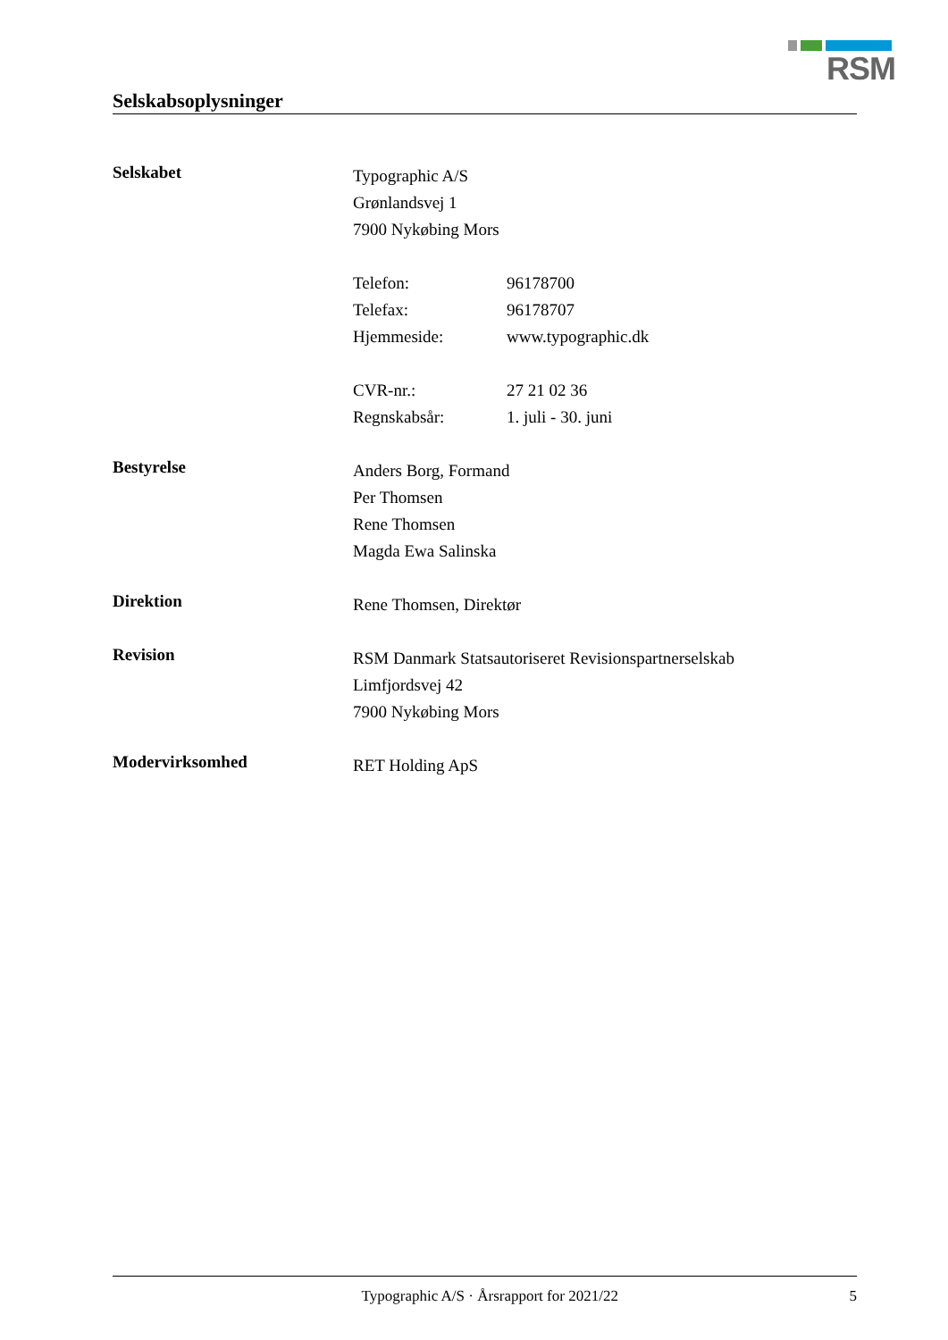RSM
Selskabsoplysninger
Selskabet
Typographic A/S
Grønlandsvej 1
7900 Nykøbing Mors
Telefon: 96178700
Telefax: 96178707
Hjemmeside: www.typographic.dk
CVR-nr.: 27 21 02 36
Regnskabsår: 1. juli - 30. juni
Bestyrelse
Anders Borg, Formand
Per Thomsen
Rene Thomsen
Magda Ewa Salinska
Direktion
Rene Thomsen, Direktør
Revision
RSM Danmark Statsautoriseret Revisionspartnerselskab
Limfjordsvej 42
7900 Nykøbing Mors
Modervirksomhed
RET Holding ApS
Typographic A/S · Årsrapport for 2021/22 5